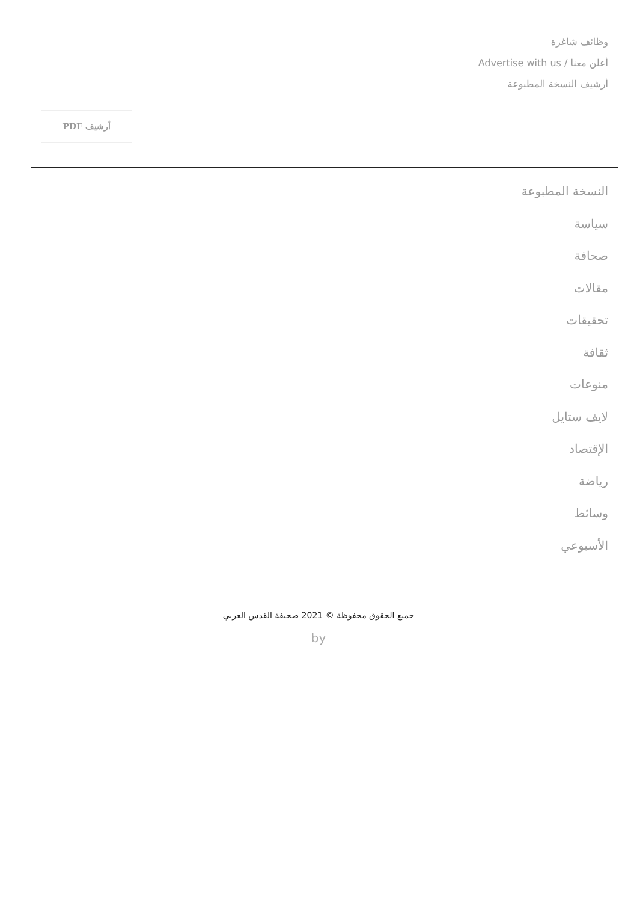وظائف شاغرة
أعلن معنا / Advertise with us
أرشيف النسخة المطبوعة
أرشيف PDF
النسخة المطبوعة
سياسة
صحافة
مقالات
تحقيقات
ثقافة
منوعات
لايف ستايل
الإقتصاد
رياضة
وسائط
الأسبوعي
جميع الحقوق محفوظة © 2021 صحيفة القدس العربي
by